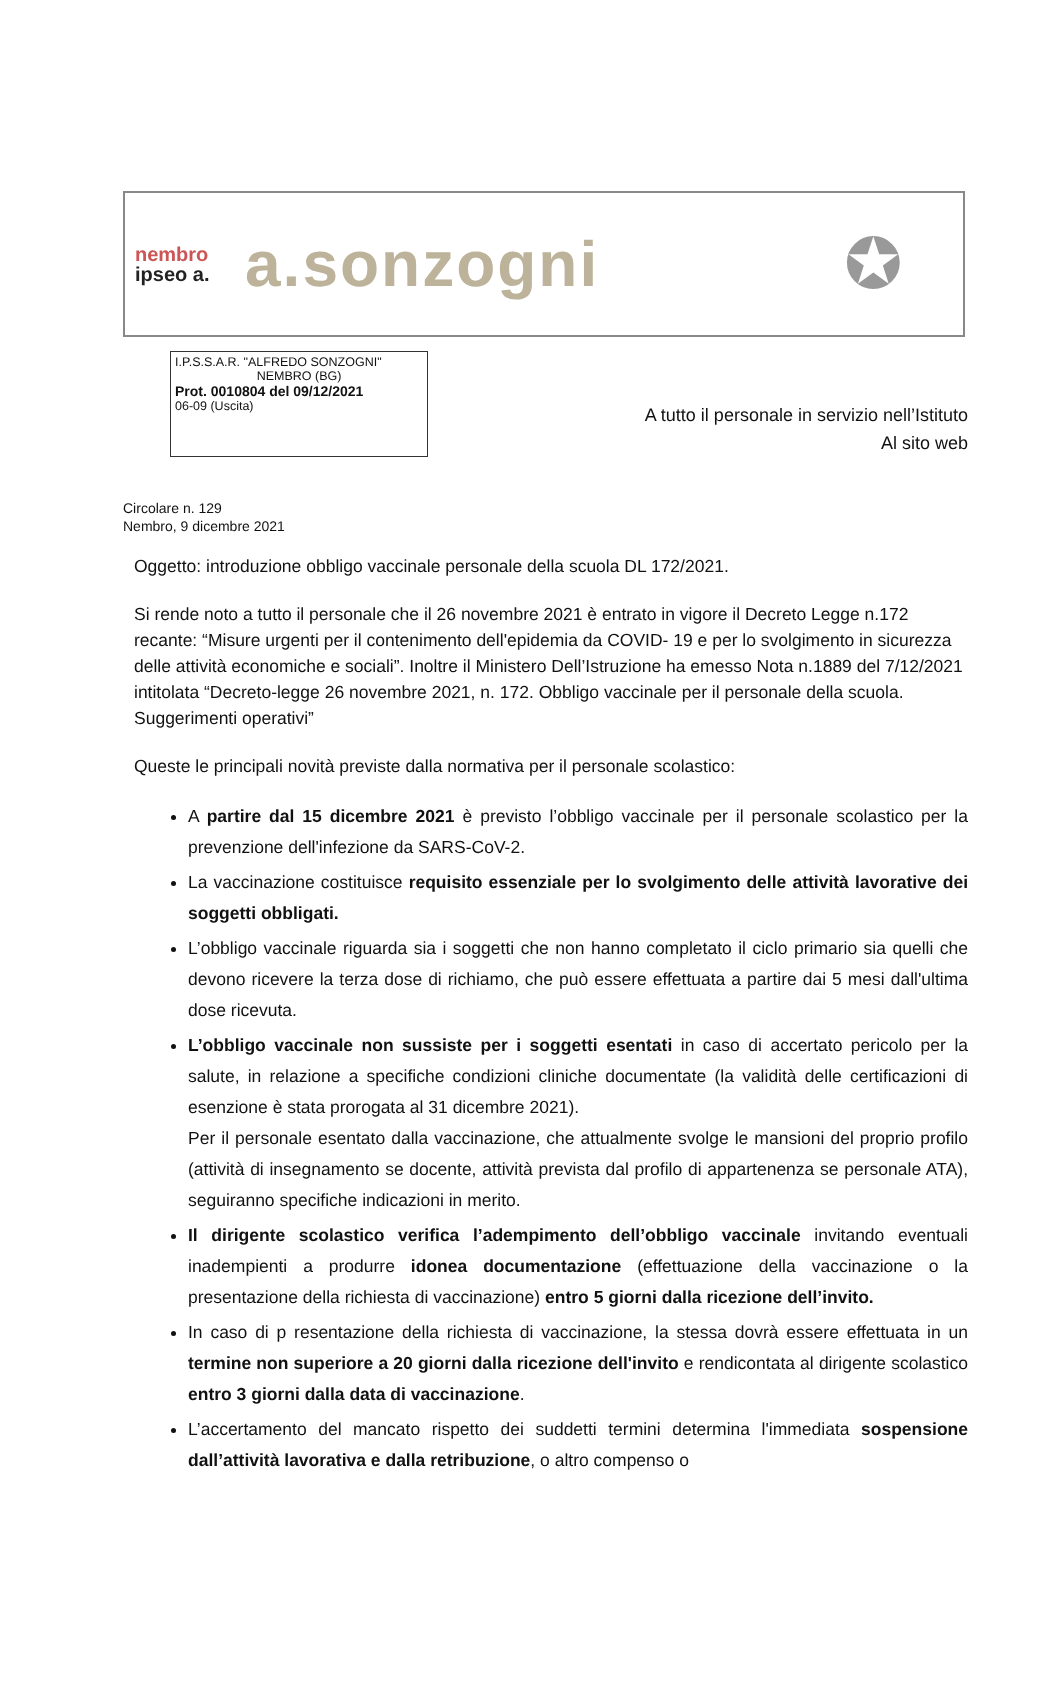nembro
ipseo a.
a.sonzogni
✪
I.P.S.S.A.R. "ALFREDO SONZOGNI"
NEMBRO (BG)
Prot. 0010804 del 09/12/2021
06-09 (Uscita)
A tutto il personale in servizio nell’Istituto
Al sito web
Circolare n. 129
Nembro, 9 dicembre 2021
Oggetto: introduzione obbligo vaccinale personale della scuola DL 172/2021.
Si rende noto a tutto il personale che il 26 novembre 2021 è entrato in vigore il Decreto Legge n.172 recante: “Misure urgenti per il contenimento dell'epidemia da COVID- 19 e per lo svolgimento in sicurezza delle attività economiche e sociali”. Inoltre il Ministero Dell’Istruzione ha emesso Nota n.1889 del 7/12/2021 intitolata “Decreto-legge 26 novembre 2021, n. 172. Obbligo vaccinale per il personale della scuola. Suggerimenti operativi”
Queste le principali novità previste dalla normativa per il personale scolastico:
A partire dal 15 dicembre 2021 è previsto l’obbligo vaccinale per il personale scolastico per la prevenzione dell'infezione da SARS-CoV-2.
La vaccinazione costituisce requisito essenziale per lo svolgimento delle attività lavorative dei soggetti obbligati.
L’obbligo vaccinale riguarda sia i soggetti che non hanno completato il ciclo primario sia quelli che devono ricevere la terza dose di richiamo, che può essere effettuata a partire dai 5 mesi dall'ultima dose ricevuta.
L’obbligo vaccinale non sussiste per i soggetti esentati in caso di accertato pericolo per la salute, in relazione a specifiche condizioni cliniche documentate (la validità delle certificazioni di esenzione è stata prorogata al 31 dicembre 2021).
Per il personale esentato dalla vaccinazione, che attualmente svolge le mansioni del proprio profilo (attività di insegnamento se docente, attività prevista dal profilo di appartenenza se personale ATA), seguiranno specifiche indicazioni in merito.
Il dirigente scolastico verifica l’adempimento dell’obbligo vaccinale invitando eventuali inadempienti a produrre idonea documentazione (effettuazione della vaccinazione o la presentazione della richiesta di vaccinazione) entro 5 giorni dalla ricezione dell’invito.
In caso di p resentazione della richiesta di vaccinazione, la stessa dovrà essere effettuata in un termine non superiore a 20 giorni dalla ricezione dell'invito e rendicontata al dirigente scolastico entro 3 giorni dalla data di vaccinazione.
L’accertamento del mancato rispetto dei suddetti termini determina l'immediata sospensione dall’attività lavorativa e dalla retribuzione, o altro compenso o